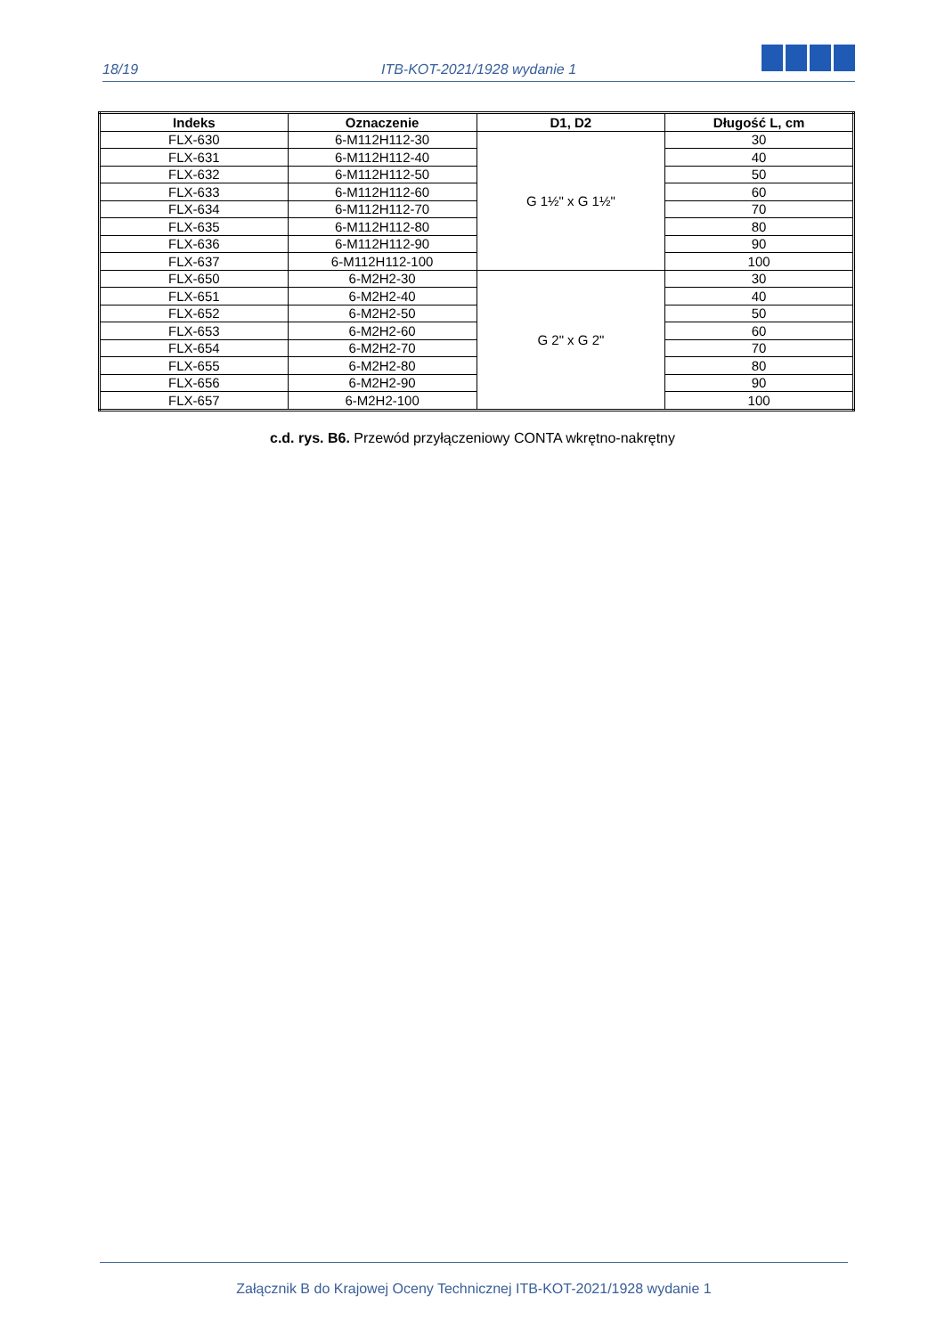18/19 ITB-KOT-2021/1928 wydanie 1
| Indeks | Oznaczenie | D1, D2 | Długość L, cm |
| --- | --- | --- | --- |
| FLX-630 | 6-M112H112-30 | G 1½" x G 1½" | 30 |
| FLX-631 | 6-M112H112-40 | | 40 |
| FLX-632 | 6-M112H112-50 | | 50 |
| FLX-633 | 6-M112H112-60 | | 60 |
| FLX-634 | 6-M112H112-70 | | 70 |
| FLX-635 | 6-M112H112-80 | | 80 |
| FLX-636 | 6-M112H112-90 | | 90 |
| FLX-637 | 6-M112H112-100 | | 100 |
| FLX-650 | 6-M2H2-30 | G 2" x G 2" | 30 |
| FLX-651 | 6-M2H2-40 | | 40 |
| FLX-652 | 6-M2H2-50 | | 50 |
| FLX-653 | 6-M2H2-60 | | 60 |
| FLX-654 | 6-M2H2-70 | | 70 |
| FLX-655 | 6-M2H2-80 | | 80 |
| FLX-656 | 6-M2H2-90 | | 90 |
| FLX-657 | 6-M2H2-100 | | 100 |
c.d. rys. B6. Przewód przyłączeniowy CONTA wkrętno-nakrętny
Załącznik B do Krajowej Oceny Technicznej ITB-KOT-2021/1928 wydanie 1